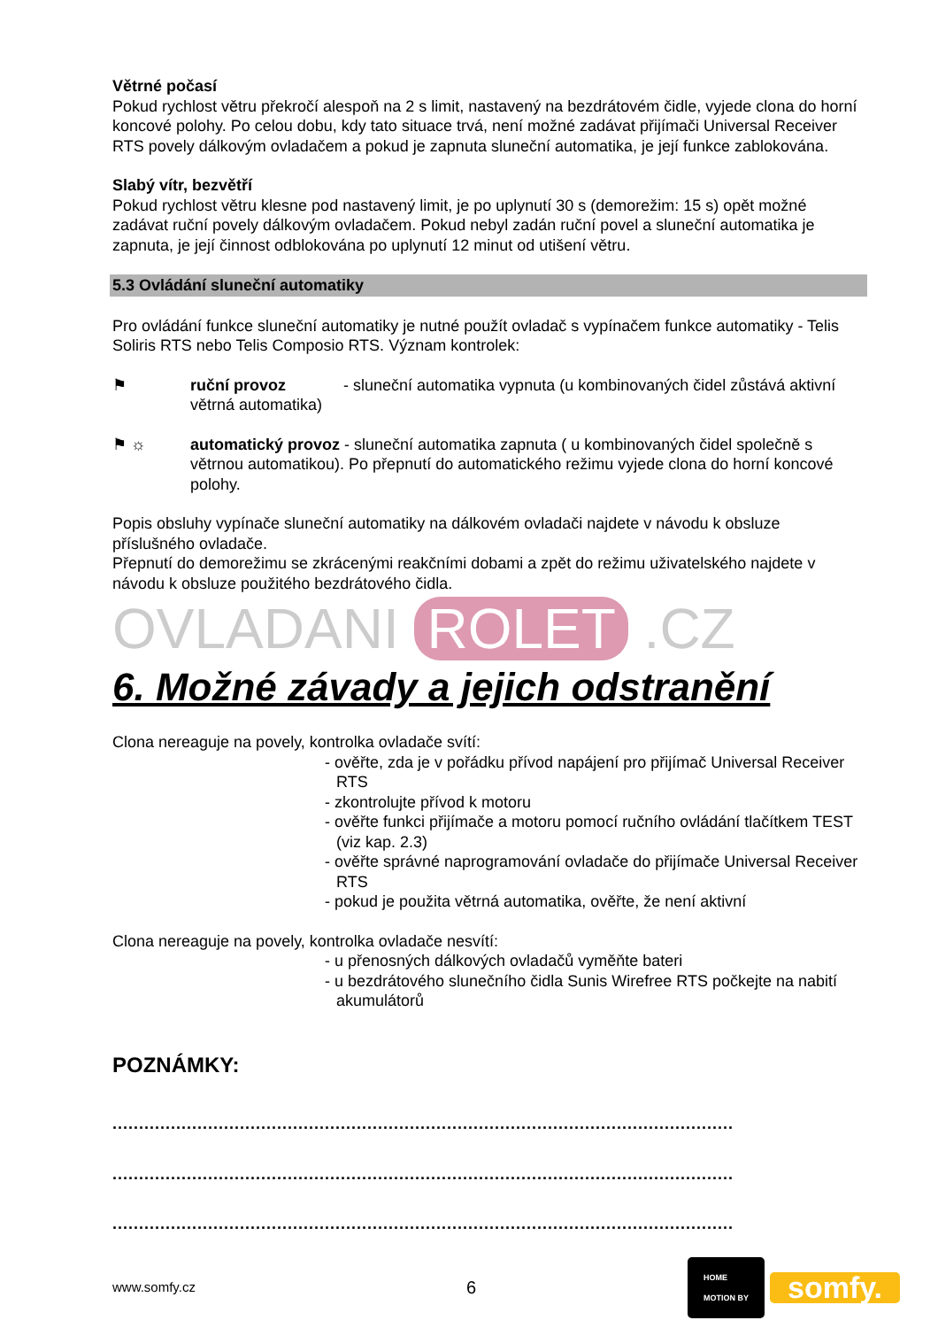Větrné počasí
Pokud rychlost větru překročí alespoň na 2 s limit, nastavený na bezdrátovém čidle, vyjede clona do horní koncové polohy. Po celou dobu, kdy tato situace trvá, není možné zadávat přijímači Universal Receiver RTS povely dálkovým ovladačem a pokud je zapnuta sluneční automatika, je její funkce zablokována.
Slabý vítr, bezvětří
Pokud rychlost větru klesne pod nastavený limit, je po uplynutí 30 s (demorežim: 15 s) opět možné zadávat ruční povely dálkovým ovladačem. Pokud nebyl zadán ruční povel a sluneční automatika je zapnuta, je její činnost odblokována po uplynutí 12 minut od utišení větru.
5.3 Ovládání sluneční automatiky
Pro ovládání funkce sluneční automatiky je nutné použít ovladač s vypínačem funkce automatiky - Telis Soliris RTS nebo Telis Composio RTS. Význam kontrolek:
⚑ ruční provoz - sluneční automatika vypnuta (u kombinovaných čidel zůstává aktivní větrná automatika)
⚑ ☼ automatický provoz - sluneční automatika zapnuta ( u kombinovaných čidel společně s větrnou automatikou). Po přepnutí do automatického režimu vyjede clona do horní koncové polohy.
Popis obsluhy vypínače sluneční automatiky na dálkovém ovladači najdete v návodu k obsluze příslušného ovladače.
Přepnutí do demorežimu se zkrácenými reakčními dobami a zpět do režimu uživatelského najdete v návodu k obsluze použitého bezdrátového čidla.
OVLADANI ROLET .CZ
6. Možné závady a jejich odstranění
Clona nereaguje na povely, kontrolka ovladače svítí:
- ověřte, zda je v pořádku přívod napájení pro přijímač Universal Receiver RTS
- zkontrolujte přívod k motoru
- ověřte funkci přijímače a motoru pomocí ručního ovládání tlačítkem TEST (viz kap. 2.3)
- ověřte správné naprogramování ovladače do přijímače Universal Receiver RTS
- pokud je použita větrná automatika, ověřte, že není aktivní
Clona nereaguje na povely, kontrolka ovladače nesvítí:
- u přenosných dálkových ovladačů vyměňte bateri
- u bezdrátového slunečního čidla Sunis Wirefree RTS počkejte na nabití akumulátorů
POZNÁMKY:
.....................................................................................................................
.....................................................................................................................
.....................................................................................................................
www.somfy.cz 6 HOME
MOTION BY somfy.